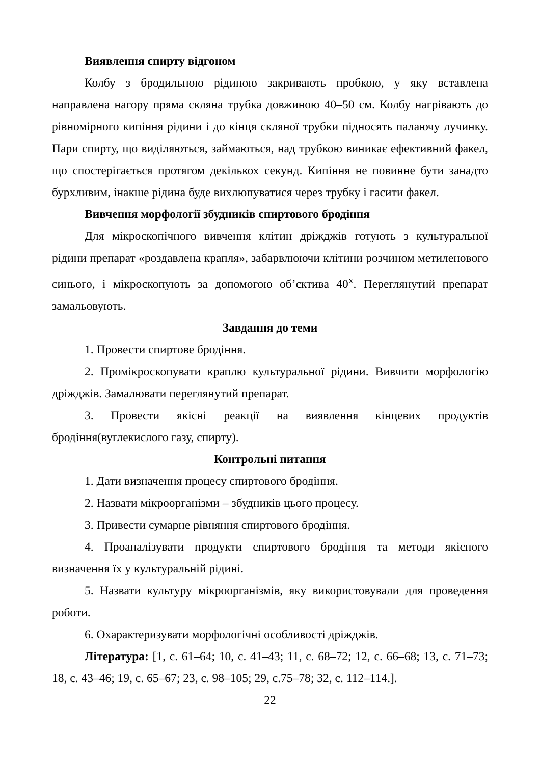Виявлення спирту відгоном
Колбу з бродильною рідиною закривають пробкою, у яку вставлена направлена нагору пряма скляна трубка довжиною 40–50 см. Колбу нагрівають до рівномірного кипіння рідини і до кінця скляної трубки підносять палаючу лучинку. Пари спирту, що виділяються, займаються, над трубкою виникає ефективний факел, що спостерігається протягом декількох секунд. Кипіння не повинне бути занадто бурхливим, інакше рідина буде вихлюпуватися через трубку і гасити факел.
Вивчення морфології збудників спиртового бродіння
Для мікроскопічного вивчення клітин дріжджів готують з культуральної рідини препарат «роздавлена крапля», забарвлюючи клітини розчином метиленового синього, і мікроскопують за допомогою об’єктива 40<sup>x</sup>. Переглянутий препарат замальовують.
Завдання до теми
1. Провести спиртове бродіння.
2. Промікроскопувати краплю культуральної рідини. Вивчити морфологію дріжджів. Замалювати переглянутий препарат.
3. Провести якісні реакції на виявлення кінцевих продуктів бродіння(вуглекислого газу, спирту).
Контрольні питання
1. Дати визначення процесу спиртового бродіння.
2. Назвати мікроорганізми – збудників цього процесу.
3. Привести сумарне рівняння спиртового бродіння.
4. Проаналізувати продукти спиртового бродіння та методи якісного визначення їх у культуральній рідині.
5. Назвати культуру мікроорганізмів, яку використовували для проведення роботи.
6. Охарактеризувати морфологічні особливості дріжджів.
Література: [1, с. 61–64; 10, с. 41–43; 11, с. 68–72; 12, с. 66–68; 13, с. 71–73; 18, с. 43–46; 19, с. 65–67; 23, с. 98–105; 29, с.75–78; 32, с. 112–114.].
22